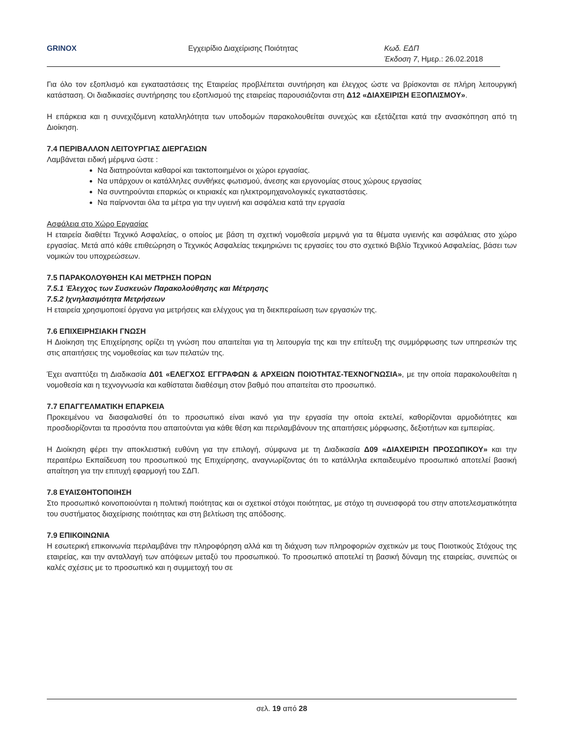GRINOX Εγχειρίδιο Διαχείρισης Ποιότητας Κωδ. ΕΔΠ
Έκδοση 7, Ημερ.: 26.02.2018
Για όλο τον εξοπλισμό και εγκαταστάσεις της Εταιρείας προβλέπεται συντήρηση και έλεγχος ώστε να βρίσκονται σε πλήρη λειτουργική κατάσταση. Οι διαδικασίες συντήρησης του εξοπλισμού της εταιρείας παρουσιάζονται στη Δ12 «ΔΙΑΧΕΙΡΙΣΗ ΕΞΟΠΛΙΣΜΟΥ».
Η επάρκεια και η συνεχιζόμενη καταλληλότητα των υποδομών παρακολουθείται συνεχώς και εξετάζεται κατά την ανασκόπηση από τη Διοίκηση.
7.4 ΠΕΡΙΒΑΛΛΟΝ ΛΕΙΤΟΥΡΓΙΑΣ ΔΙΕΡΓΑΣΙΩΝ
Λαμβάνεται ειδική μέριμνα ώστε :
Να διατηρούνται καθαροί και τακτοποιημένοι οι χώροι εργασίας.
Να υπάρχουν οι κατάλληλες συνθήκες φωτισμού, άνεσης και εργονομίας στους χώρους εργασίας
Να συντηρούνται επαρκώς οι κτιριακές και ηλεκτρομηχανολογικές εγκαταστάσεις.
Να παίρνονται όλα τα μέτρα για την υγιεινή και ασφάλεια κατά την εργασία
Ασφάλεια στο Χώρο Εργασίας
Η εταιρεία διαθέτει Τεχνικό Ασφαλείας, ο οποίος με βάση τη σχετική νομοθεσία μεριμνά για τα θέματα υγιεινής και ασφάλειας στο χώρο εργασίας. Μετά από κάθε επιθεώρηση ο Τεχνικός Ασφαλείας τεκμηριώνει τις εργασίες του στο σχετικό Βιβλίο Τεχνικού Ασφαλείας, βάσει των νομικών του υποχρεώσεων.
7.5 ΠΑΡΑΚΟΛΟΥΘΗΣΗ ΚΑΙ ΜΕΤΡΗΣΗ ΠΟΡΩΝ
7.5.1 Έλεγχος των Συσκευών Παρακολούθησης και Μέτρησης
7.5.2 Ιχνηλασιμότητα Μετρήσεων
Η εταιρεία χρησιμοποιεί όργανα για μετρήσεις και ελέγχους για τη διεκπεραίωση των εργασιών της.
7.6 ΕΠΙΧΕΙΡΗΣΙΑΚΗ ΓΝΩΣΗ
Η Διοίκηση της Επιχείρησης ορίζει τη γνώση που απαιτείται για τη λειτουργία της και την επίτευξη της συμμόρφωσης των υπηρεσιών της στις απαιτήσεις της νομοθεσίας και των πελατών της.
Έχει αναπτύξει τη Διαδικασία Δ01 «ΕΛΕΓΧΟΣ ΕΓΓΡΑΦΩΝ & ΑΡΧΕΙΩΝ ΠΟΙΟΤΗΤΑΣ-ΤΕΧΝΟΓΝΩΣΙΑ», με την οποία παρακολουθείται η νομοθεσία και η τεχνογνωσία και καθίσταται διαθέσιμη στον βαθμό που απαιτείται στο προσωπικό.
7.7 ΕΠΑΓΓΕΛΜΑΤΙΚΗ ΕΠΑΡΚΕΙΑ
Προκειμένου να διασφαλισθεί ότι το προσωπικό είναι ικανό για την εργασία την οποία εκτελεί, καθορίζονται αρμοδιότητες και προσδιορίζονται τα προσόντα που απαιτούνται για κάθε θέση και περιλαμβάνουν της απαιτήσεις μόρφωσης, δεξιοτήτων και εμπειρίας.
Η Διοίκηση φέρει την αποκλειστική ευθύνη για την επιλογή, σύμφωνα με τη Διαδικασία Δ09 «ΔΙΑΧΕΙΡΙΣΗ ΠΡΟΣΩΠΙΚΟΥ» και την περαιτέρω Εκπαίδευση του προσωπικού της Επιχείρησης, αναγνωρίζοντας ότι το κατάλληλα εκπαιδευμένο προσωπικό αποτελεί βασική απαίτηση για την επιτυχή εφαρμογή του ΣΔΠ.
7.8 ΕΥΑΙΣΘΗΤΟΠΟΙΗΣΗ
Στο προσωπικό κοινοποιούνται η πολιτική ποιότητας και οι σχετικοί στόχοι ποιότητας, με στόχο τη συνεισφορά του στην αποτελεσματικότητα του συστήματος διαχείρισης ποιότητας και στη βελτίωση της απόδοσης.
7.9 ΕΠΙΚΟΙΝΩΝΙΑ
Η εσωτερική επικοινωνία περιλαμβάνει την πληροφόρηση αλλά και τη διάχυση των πληροφοριών σχετικών με τους Ποιοτικούς Στόχους της εταιρείας, και την ανταλλαγή των απόψεων μεταξύ του προσωπικού. Το προσωπικό αποτελεί τη βασική δύναμη της εταιρείας, συνεπώς οι καλές σχέσεις με το προσωπικό και η συμμετοχή του σε
σελ. 19 από 28